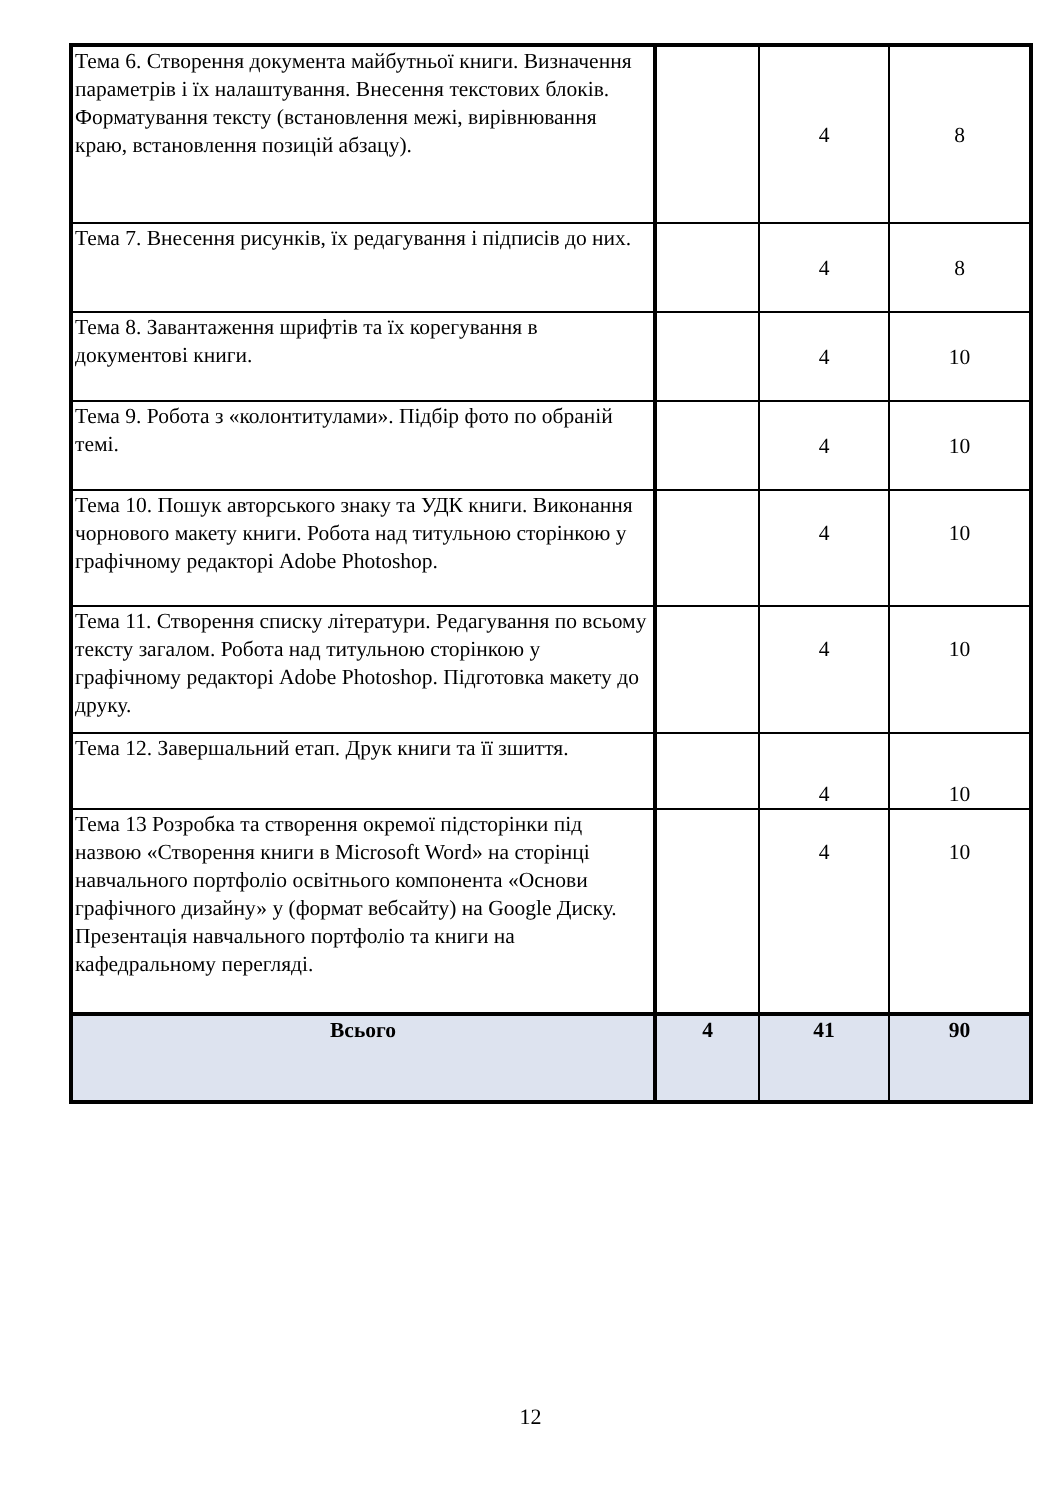| Тема 6. Створення документа майбутньої книги. Визначення параметрів і їх налаштування. Внесення текстових блоків. Форматування тексту (встановлення межі, вирівнювання краю, встановлення позицій абзацу). | | 4 | 8 |
| Тема 7. Внесення рисунків, їх редагування і підписів до них. | | 4 | 8 |
| Тема 8. Завантаження шрифтів та їх корегування в документові книги. | | 4 | 10 |
| Тема 9. Робота з «колонтитулами». Підбір фото по обраній темі. | | 4 | 10 |
| Тема 10. Пошук авторського знаку та УДК книги. Виконання чорнового макету книги. Робота над титульною сторінкою у графічному редакторі Adobe Photoshop. | | 4 | 10 |
| Тема 11. Створення списку літератури. Редагування по всьому тексту загалом. Робота над титульною сторінкою у графічному редакторі Adobe Photoshop. Підготовка макету до друку. | | 4 | 10 |
| Тема 12. Завершальний етап. Друк книги та її зшиття. | | 4 | 10 |
| Тема 13 Розробка та створення окремої підсторінки під назвою «Створення книги в Microsoft Word» на сторінці навчального портфоліо освітнього компонента «Основи графічного дизайну» у (формат вебсайту) на Google Диску. Презентація навчального портфоліо та книги на кафедральному перегляді. | | 4 | 10 |
| Всього | 4 | 41 | 90 |
12